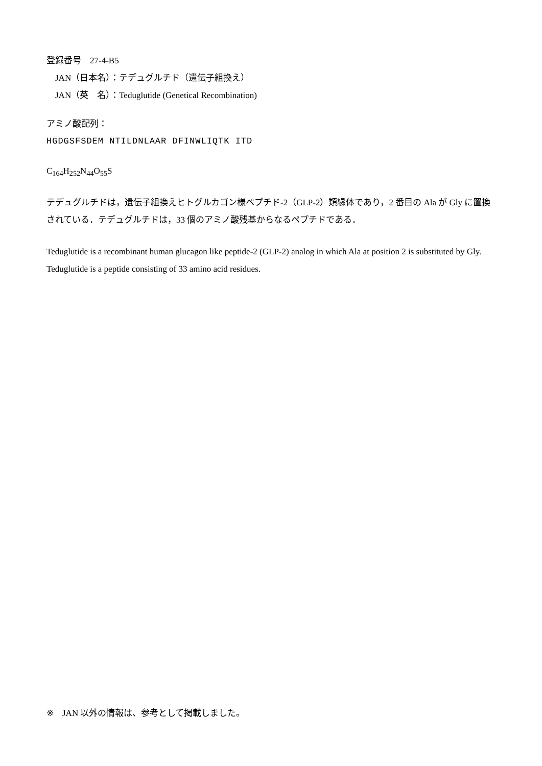登録番号　27-4-B5
　JAN（日本名）：テデュグルチド（遺伝子組換え）
　JAN（英　名）：Teduglutide (Genetical Recombination)
アミノ酸配列：
HGDGSFSDEM NTILDNLAAR DFINWLIQTK ITD
C<sub>164</sub>H<sub>252</sub>N<sub>44</sub>O<sub>55</sub>S
テデュグルチドは，遺伝子組換えヒトグルカゴン様ペプチド-2（GLP-2）類縁体であり，2 番目の Ala が Gly に置換されている．テデュグルチドは，33 個のアミノ酸残基からなるペプチドである．
Teduglutide is a recombinant human glucagon like peptide-2 (GLP-2) analog in which Ala at position 2 is substituted by Gly. Teduglutide is a peptide consisting of 33 amino acid residues.
※　JAN 以外の情報は、参考として掲載しました。